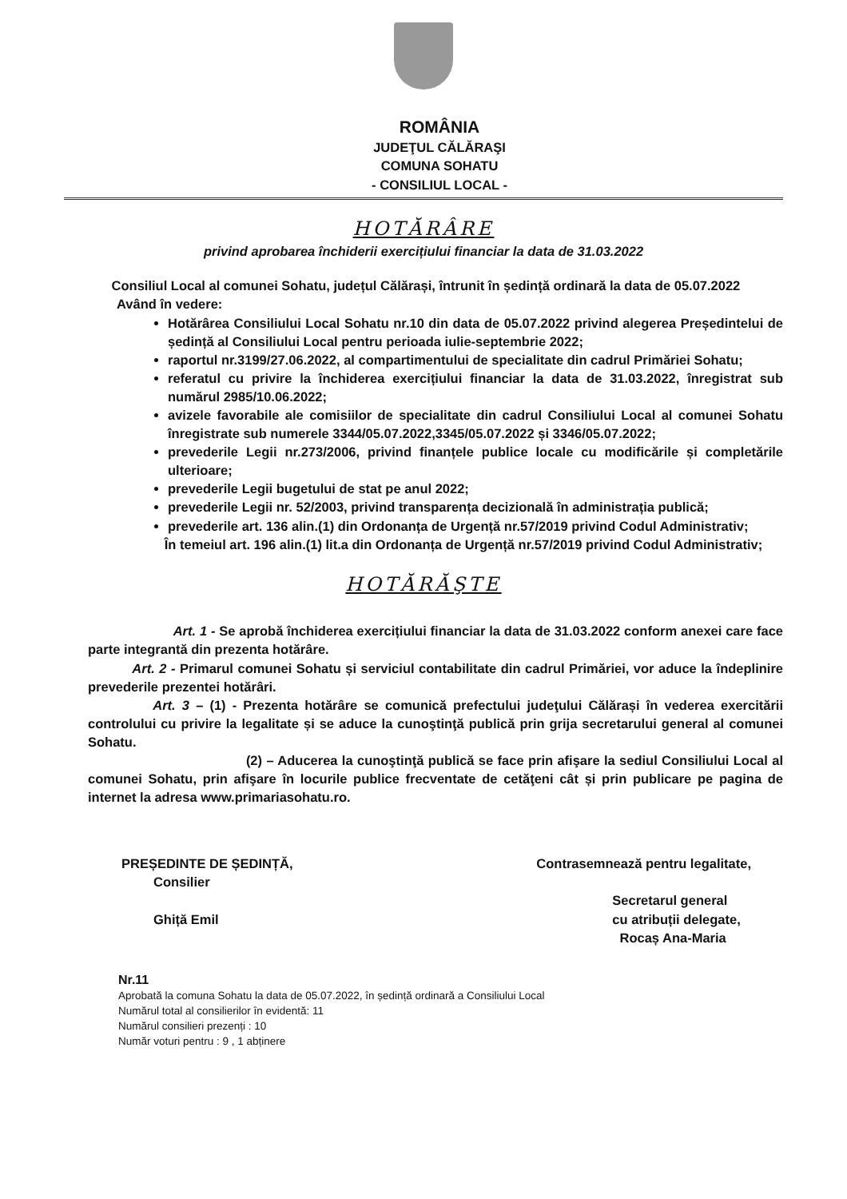ROMÂNIA
JUDEŢUL CĂLĂRAŞI
COMUNA SOHATU
- CONSILIUL LOCAL -
HOTĂRÂRE
privind aprobarea închiderii exercițiului financiar la data de 31.03.2022
Consiliul Local al comunei Sohatu, județul Călărași, întrunit în ședință ordinară la data de 05.07.2022
Având în vedere:
Hotărârea Consiliului Local Sohatu nr.10 din data de 05.07.2022 privind alegerea Președintelui de ședință al Consiliului Local pentru perioada iulie-septembrie 2022;
raportul nr.3199/27.06.2022, al compartimentului de specialitate din cadrul Primăriei Sohatu;
referatul cu privire la închiderea exercițiului financiar la data de 31.03.2022, înregistrat sub numărul 2985/10.06.2022;
avizele favorabile ale comisiilor de specialitate din cadrul Consiliului Local al comunei Sohatu înregistrate sub numerele 3344/05.07.2022,3345/05.07.2022 și 3346/05.07.2022;
prevederile Legii nr.273/2006, privind finanțele publice locale cu modificările și completările ulterioare;
prevederile Legii bugetului de stat pe anul 2022;
prevederile Legii nr. 52/2003, privind transparența decizională în administrația publică;
prevederile art. 136 alin.(1) din Ordonanța de Urgență nr.57/2019 privind Codul Administrativ;
În temeiul art. 196 alin.(1) lit.a din Ordonanța de Urgență nr.57/2019 privind Codul Administrativ;
HOTĂRĂŞTE
Art. 1 - Se aprobă închiderea exercițiului financiar la data de 31.03.2022 conform anexei care face parte integrantă din prezenta hotărâre.
Art. 2 - Primarul comunei Sohatu și serviciul contabilitate din cadrul Primăriei, vor aduce la îndeplinire prevederile prezentei hotărâri.
Art. 3 – (1) - Prezenta hotărâre se comunică prefectului judeţului Călărași în vederea exercitării controlului cu privire la legalitate și se aduce la cunoştinţă publică prin grija secretarului general al comunei Sohatu.
(2) – Aducerea la cunoştinţă publică se face prin afişare la sediul Consiliului Local al comunei Sohatu, prin afişare în locurile publice frecventate de cetăţeni cât și prin publicare pe pagina de internet la adresa www.primariasohatu.ro.
PREȘEDINTE DE ȘEDINȚĂ,
Consilier
Ghiță Emil
Contrasemnează pentru legalitate,
Secretarul general
cu atribuții delegate,
Rocaș Ana-Maria
Nr.11
Aprobată la comuna Sohatu la data de 05.07.2022, în ședință ordinară a Consiliului Local
Numărul total al consilierilor în evidentă: 11
Numărul consilieri prezenți : 10
Număr voturi pentru : 9 , 1 abținere